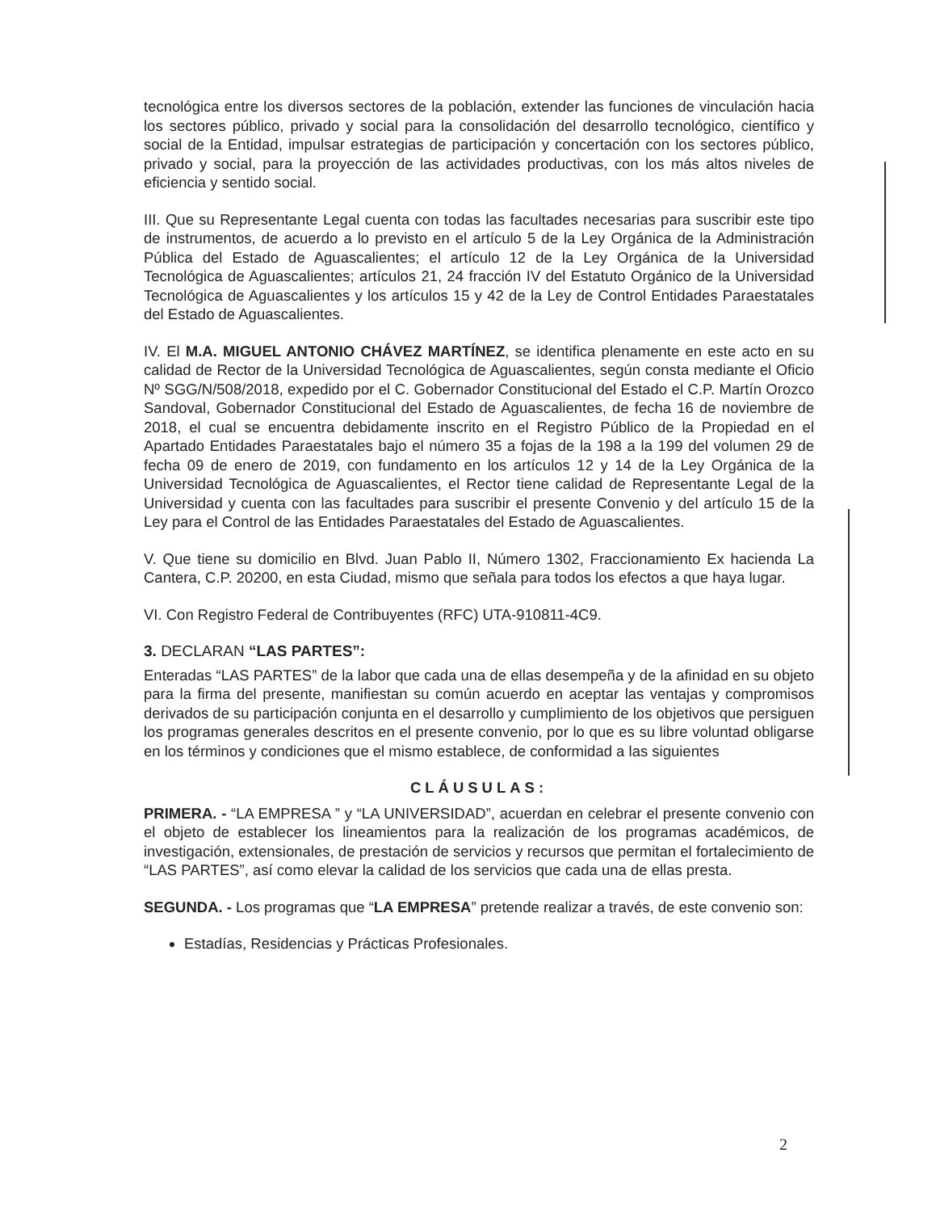tecnológica entre los diversos sectores de la población, extender las funciones de vinculación hacia los sectores público, privado y social para la consolidación del desarrollo tecnológico, científico y social de la Entidad, impulsar estrategias de participación y concertación con los sectores público, privado y social, para la proyección de las actividades productivas, con los más altos niveles de eficiencia y sentido social.
III. Que su Representante Legal cuenta con todas las facultades necesarias para suscribir este tipo de instrumentos, de acuerdo a lo previsto en el artículo 5 de la Ley Orgánica de la Administración Pública del Estado de Aguascalientes; el artículo 12 de la Ley Orgánica de la Universidad Tecnológica de Aguascalientes; artículos 21, 24 fracción IV del Estatuto Orgánico de la Universidad Tecnológica de Aguascalientes y los artículos 15 y 42 de la Ley de Control Entidades Paraestatales del Estado de Aguascalientes.
IV. El M.A. MIGUEL ANTONIO CHÁVEZ MARTÍNEZ, se identifica plenamente en este acto en su calidad de Rector de la Universidad Tecnológica de Aguascalientes, según consta mediante el Oficio Nº SGG/N/508/2018, expedido por el C. Gobernador Constitucional del Estado el C.P. Martín Orozco Sandoval, Gobernador Constitucional del Estado de Aguascalientes, de fecha 16 de noviembre de 2018, el cual se encuentra debidamente inscrito en el Registro Público de la Propiedad en el Apartado Entidades Paraestatales bajo el número 35 a fojas de la 198 a la 199 del volumen 29 de fecha 09 de enero de 2019, con fundamento en los artículos 12 y 14 de la Ley Orgánica de la Universidad Tecnológica de Aguascalientes, el Rector tiene calidad de Representante Legal de la Universidad y cuenta con las facultades para suscribir el presente Convenio y del artículo 15 de la Ley para el Control de las Entidades Paraestatales del Estado de Aguascalientes.
V. Que tiene su domicilio en Blvd. Juan Pablo II, Número 1302, Fraccionamiento Ex hacienda La Cantera, C.P. 20200, en esta Ciudad, mismo que señala para todos los efectos a que haya lugar.
VI. Con Registro Federal de Contribuyentes (RFC) UTA-910811-4C9.
3. DECLARAN “LAS PARTES”:
Enteradas “LAS PARTES” de la labor que cada una de ellas desempeña y de la afinidad en su objeto para la firma del presente, manifiestan su común acuerdo en aceptar las ventajas y compromisos derivados de su participación conjunta en el desarrollo y cumplimiento de los objetivos que persiguen los programas generales descritos en el presente convenio, por lo que es su libre voluntad obligarse en los términos y condiciones que el mismo establece, de conformidad a las siguientes
CLÁUSULAS:
PRIMERA. - “LA EMPRESA ” y “LA UNIVERSIDAD”, acuerdan en celebrar el presente convenio con el objeto de establecer los lineamientos para la realización de los programas académicos, de investigación, extensionales, de prestación de servicios y recursos que permitan el fortalecimiento de “LAS PARTES”, así como elevar la calidad de los servicios que cada una de ellas presta.
SEGUNDA. - Los programas que “LA EMPRESA” pretende realizar a través, de este convenio son:
Estadías, Residencias y Prácticas Profesionales.
2